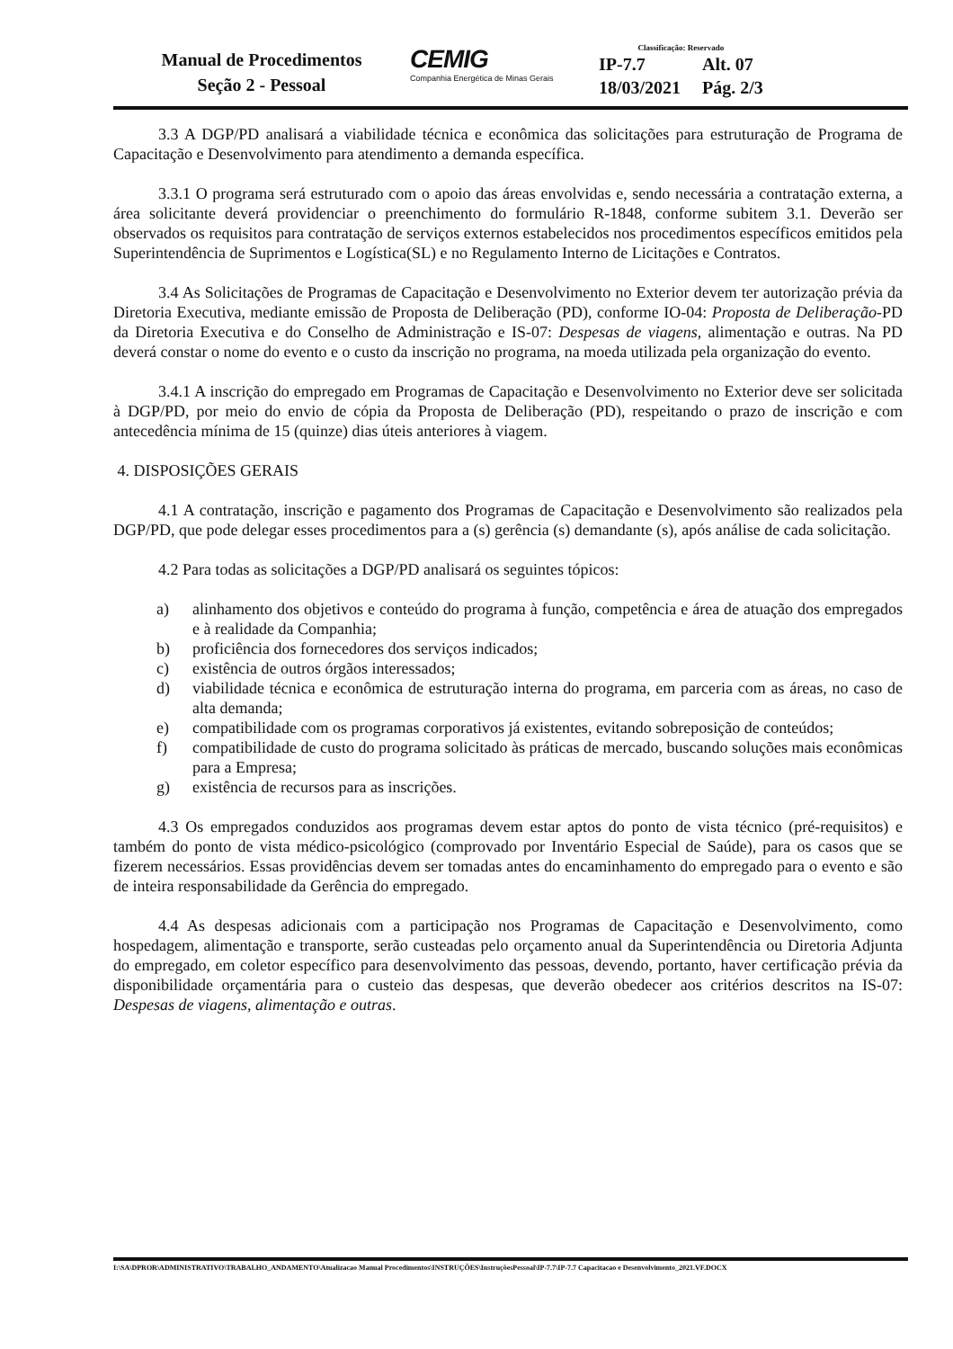Manual de Procedimentos
Seção 2 - Pessoal
CEMIG
Companhia Energética de Minas Gerais
Classificação: Reservado
IP-7.7 Alt. 07
18/03/2021 Pág. 2/3
3.3 A DGP/PD analisará a viabilidade técnica e econômica das solicitações para estruturação de Programa de Capacitação e Desenvolvimento para atendimento a demanda específica.
3.3.1 O programa será estruturado com o apoio das áreas envolvidas e, sendo necessária a contratação externa, a área solicitante deverá providenciar o preenchimento do formulário R-1848, conforme subitem 3.1. Deverão ser observados os requisitos para contratação de serviços externos estabelecidos nos procedimentos específicos emitidos pela Superintendência de Suprimentos e Logística(SL) e no Regulamento Interno de Licitações e Contratos.
3.4 As Solicitações de Programas de Capacitação e Desenvolvimento no Exterior devem ter autorização prévia da Diretoria Executiva, mediante emissão de Proposta de Deliberação (PD), conforme IO-04: Proposta de Deliberação-PD da Diretoria Executiva e do Conselho de Administração e IS-07: Despesas de viagens, alimentação e outras. Na PD deverá constar o nome do evento e o custo da inscrição no programa, na moeda utilizada pela organização do evento.
3.4.1 A inscrição do empregado em Programas de Capacitação e Desenvolvimento no Exterior deve ser solicitada à DGP/PD, por meio do envio de cópia da Proposta de Deliberação (PD), respeitando o prazo de inscrição e com antecedência mínima de 15 (quinze) dias úteis anteriores à viagem.
4. DISPOSIÇÕES GERAIS
4.1 A contratação, inscrição e pagamento dos Programas de Capacitação e Desenvolvimento são realizados pela DGP/PD, que pode delegar esses procedimentos para a (s) gerência (s) demandante (s), após análise de cada solicitação.
4.2 Para todas as solicitações a DGP/PD analisará os seguintes tópicos:
a) alinhamento dos objetivos e conteúdo do programa à função, competência e área de atuação dos empregados e à realidade da Companhia;
b) proficiência dos fornecedores dos serviços indicados;
c) existência de outros órgãos interessados;
d) viabilidade técnica e econômica de estruturação interna do programa, em parceria com as áreas, no caso de alta demanda;
e) compatibilidade com os programas corporativos já existentes, evitando sobreposição de conteúdos;
f) compatibilidade de custo do programa solicitado às práticas de mercado, buscando soluções mais econômicas para a Empresa;
g) existência de recursos para as inscrições.
4.3 Os empregados conduzidos aos programas devem estar aptos do ponto de vista técnico (pré-requisitos) e também do ponto de vista médico-psicológico (comprovado por Inventário Especial de Saúde), para os casos que se fizerem necessários. Essas providências devem ser tomadas antes do encaminhamento do empregado para o evento e são de inteira responsabilidade da Gerência do empregado.
4.4 As despesas adicionais com a participação nos Programas de Capacitação e Desenvolvimento, como hospedagem, alimentação e transporte, serão custeadas pelo orçamento anual da Superintendência ou Diretoria Adjunta do empregado, em coletor específico para desenvolvimento das pessoas, devendo, portanto, haver certificação prévia da disponibilidade orçamentária para o custeio das despesas, que deverão obedecer aos critérios descritos na IS-07: Despesas de viagens, alimentação e outras.
I:\SA\DPROR\ADMINISTRATIVO\TRABALHO_ANDAMENTO\Atualizacao Manual Procedimentos\INSTRUÇÕES\InstruçõesPessoal\IP-7.7\IP-7.7 Capacitacao e Desenvolvimento_2021.VF.DOCX